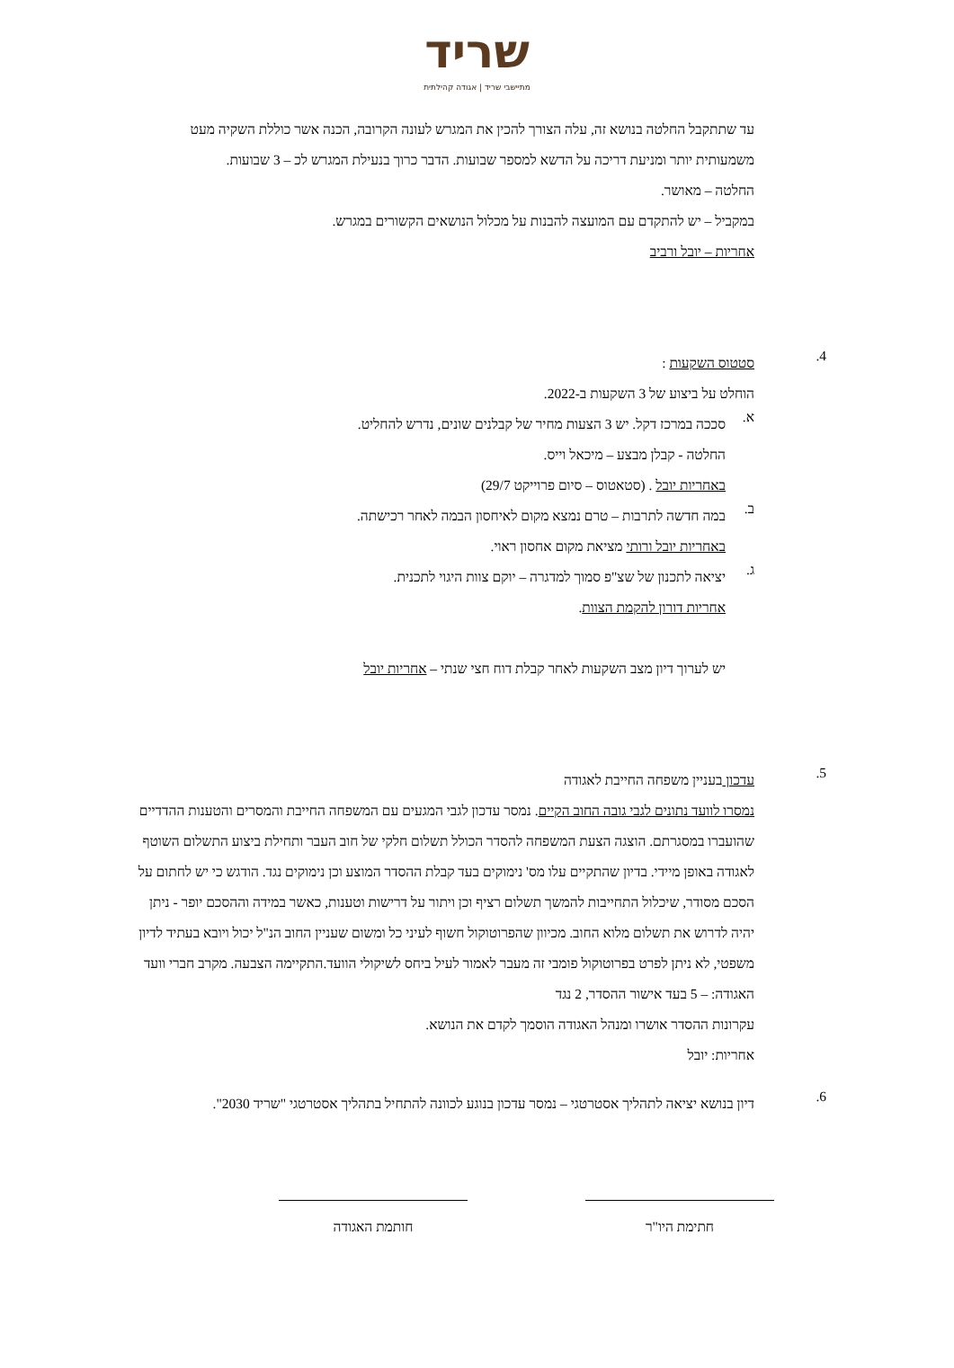שריד
מתיישבי שריד | אגודה קהילתית
עד שתתקבל החלטה בנושא זה, עלה הצורך להכין את המגרש לעונה הקרובה, הכנה אשר כוללת השקיה מעט משמעותית יותר ומניעת דריכה על הדשא למספר שבועות. הדבר כרוך בנעילת המגרש לכ – 3 שבועות.
החלטה – מאושר.
במקביל – יש להתקדם עם המועצה להבנות על מכלול הנושאים הקשורים במגרש.
אחריות – יובל ורביב
4.
סטטוס השקעות :
הוחלט על ביצוע של 3 השקעות ב-2022.
א.
סככה במרכז דקל. יש 3 הצעות מחיר של קבלנים שונים, נדרש להחליט.
החלטה - קבלן מבצע – מיכאל וייס.
באחריות יובל . (סטאטוס – סיום פרוייקט 29/7)
ב.
במה חדשה לתרבות – טרם נמצא מקום לאיחסון הבמה לאחר רכישתה.
באחריות יובל ורותי מציאת מקום אחסון ראוי.
ג.
יציאה לתכנון של שצ"פ סמוך למדגרה – יוקם צוות היגוי לתכנית.
אחריות דורון להקמת הצוות.
יש לערוך דיון מצב השקעות לאחר קבלת דוח חצי שנתי – אחריות יובל
5.
עדכון בעניין משפחה החייבת לאגודה
נמסרו לוועד נתונים לגבי גובה החוב הקיים. נמסר עדכון לגבי המגעים עם המשפחה החייבת והמסרים והטענות ההדדיים שהועברו במסגרתם. הוצגה הצעת המשפחה להסדר הכולל תשלום חלקי של חוב העבר ותחילת ביצוע התשלום השוטף לאגודה באופן מיידי. בדיון שהתקיים עלו מס' נימוקים בעד קבלת ההסדר המוצע וכן נימוקים נגד. הודגש כי יש לחתום על הסכם מסודר, שיכלול התחייבות להמשך תשלום רציף וכן ויתור על דרישות וטענות, כאשר במידה וההסכם יופר - ניתן יהיה לדרוש את תשלום מלוא החוב. מכיוון שהפרוטוקול חשוף לעיני כל ומשום שעניין החוב הנ"ל יכול ויובא בעתיד לדיון משפטי, לא ניתן לפרט בפרוטוקול פומבי זה מעבר לאמור לעיל ביחס לשיקולי הוועד.התקיימה הצבעה. מקרב חברי וועד האגודה: – 5 בעד אישור ההסדר, 2 נגד
עקרונות ההסדר אושרו ומנהל האגודה הוסמך לקדם את הנושא.
אחריות: יובל
6.
דיון בנושא יציאה לתהליך אסטרטגי – נמסר עדכון בנוגע לכוונה להתחיל בתהליך אסטרטגי "שריד 2030".
חתימת היו"ר חותמת האגודה